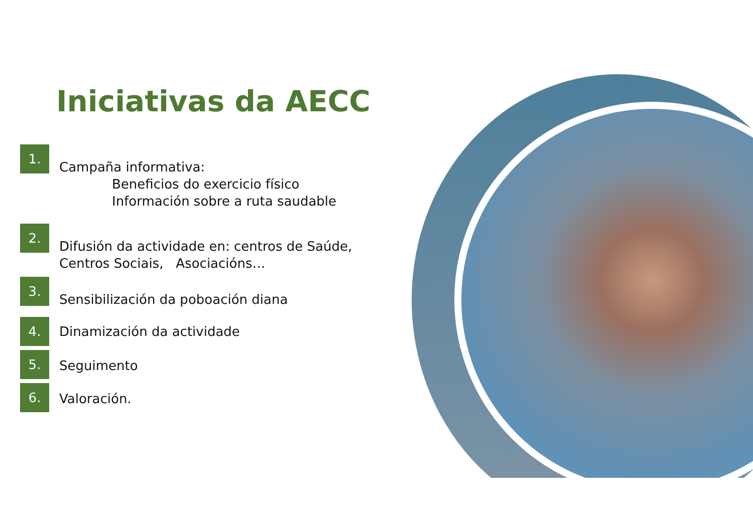Iniciativas da AECC
1.
Campaña informativa:
Beneficios do exercicio físico
Información sobre a ruta saudable
2.
Difusión da actividade en: centros de Saúde,
Centros Sociais, Asociacións…
3.
Sensibilización da poboación diana
4.
Dinamización da actividade
5.
Seguimento
6.
Valoración.